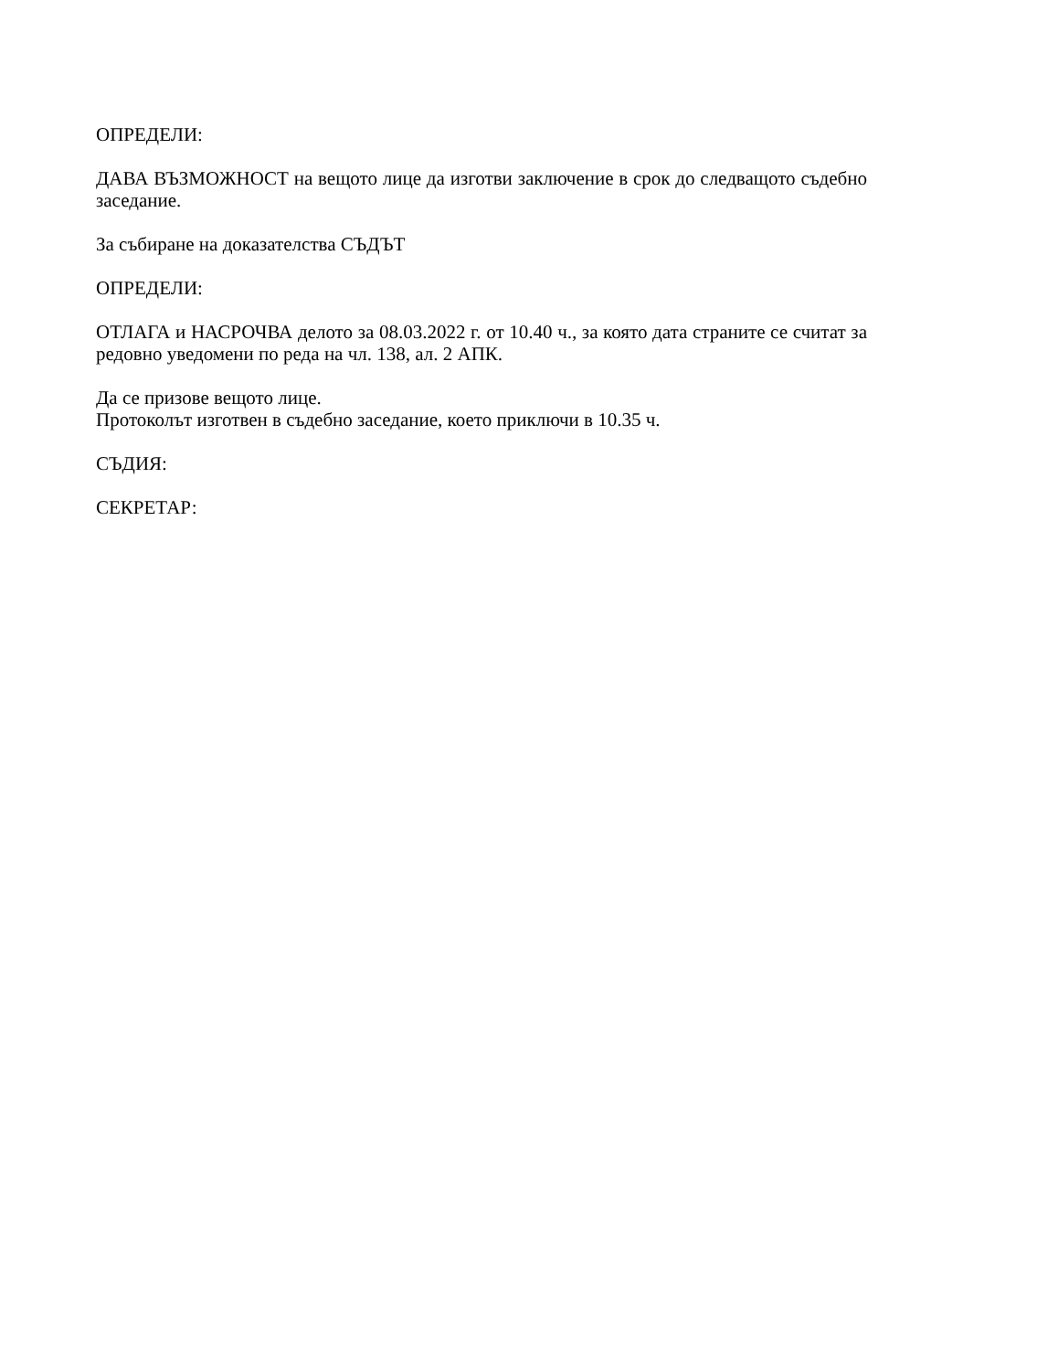ОПРЕДЕЛИ:
ДАВА ВЪЗМОЖНОСТ на вещото лице да изготви заключение в срок до следващото съдебно заседание.
За събиране на доказателства СЪДЪТ
ОПРЕДЕЛИ:
ОТЛАГА и НАСРОЧВА делото за 08.03.2022 г. от 10.40 ч., за която дата страните се считат за редовно уведомени по реда на чл. 138, ал. 2 АПК.
Да се призове вещото лице.
Протоколът изготвен в съдебно заседание, което приключи в 10.35 ч.
СЪДИЯ:
СЕКРЕТАР: